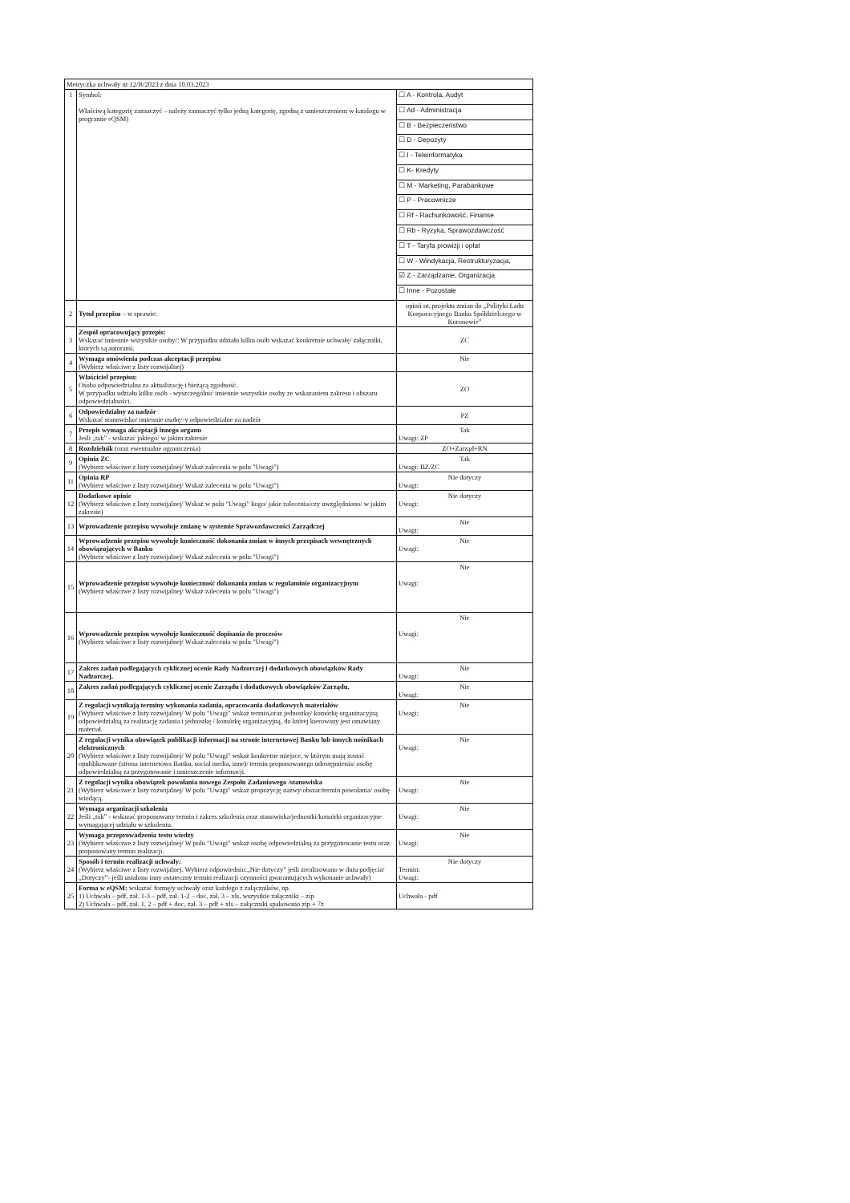| Metryczka uchwały nr 12/R/2023 z dnia 10.03.2023 | | |
| 1 | Symbol: Właściwą kategorię zaznaczyć – należy zaznaczyć tylko jedną kategorię, zgodną z umieszczeniem w katalogu w programie eQSM) | ☐ A - Kontrola, Audyt |
| | | ☐ Ad - Administracja |
| | | ☐ B - Bezpieczeństwo |
| | | ☐ D - Depozyty |
| | | ☐ I - Teleinformatyka |
| | | ☐ K- Kredyty |
| | | ☐ M - Marketing, Parabankowe |
| | | ☐ P - Pracownicze |
| | | ☐ Rf - Rachunkowość, Finanse |
| | | ☐ Rb - Ryzyka, Sprawozdawczość |
| | | ☐ T - Taryfa prowizji i opłat |
| | | ☐ W - Windykacja, Restrukturyzacja, |
| | | ☑ Z - Zarządzanie, Organizacja |
| | | ☐ Inne - Pozostałe |
| 2 | Tytuł przepisu – w sprawie: | opinii nt. projektu zmian do „Polityki Ładu Korporacyjnego Banku Spółdzielczego w Koronowie” |
| 3 | Zespół opracowujący przepis: Wskazać imiennie wszystkie osoby/; W przypadku udziału kilku osób wskazać konkretnie uchwałę/ załączniki, których są autorami. | ZC |
| 4 | Wymaga omówienia podczas akceptacji przepisu (Wybierz właściwe z listy rozwijalnej) | Nie |
| 5 | Właściciel przepisu: Osoba odpowiedzialna za aktualizację i bieżącą zgodność. W przypadku udziału kilku osób - wyszczególnić imiennie wszystkie osoby ze wskazaniem zakresu i obszaru odpowiedzialności. | ZO |
| 6 | Odpowiedzialny za nadzór Wskazać stanowisko/ imiennie osobę/-y odpowiedzialne za nadzór | PZ |
| 7 | Przepis wymaga akceptacji innego organu Jeśli „tak” - wskazać jakiego/ w jakim zakresie | Tak Uwagi: ZP |
| 8 | Rozdzielnik (oraz ewentualne ograniczenia) | ZO+Zarząd+RN |
| 9 | Opinia ZC (Wybierz właściwe z listy rozwijalnej/ Wskaż zalecenia w polu "Uwagi") | Tak Uwagi: BZ/ZC |
| 11 | Opinia RP (Wybierz właściwe z listy rozwijalnej/ Wskaż zalecenia w polu "Uwagi") | Nie dotyczy Uwagi: |
| 12 | Dodatkowe opinie (Wybierz właściwe z listy rozwijalnej/ Wskaż w polu "Uwagi" kogo/ jakie zalecenia/czy uwzględniono/ w jakim zakresie) | Nie dotyczy Uwagi: |
| 13 | Wprowadzenie przepisu wywołuje zmianę w systemie Sprawozdawczości Zarządczej | Nie Uwagi: |
| 14 | Wprowadzenie przepisu wywołuje konieczność dokonania zmian w innych przepisach wewnętrznych obowiązujących w Banku (Wybierz właściwe z listy rozwijalnej/ Wskaż zalecenia w polu "Uwagi") | Nie Uwagi: |
| 15 | Wprowadzenie przepisu wywołuje konieczność dokonania zmian w regulaminie organizacyjnym (Wybierz właściwe z listy rozwijalnej/ Wskaż zalecenia w polu "Uwagi") | Nie Uwagi: |
| 16 | Wprowadzenie przepisu wywołuje konieczność dopisania do procesów (Wybierz właściwe z listy rozwijalnej/ Wskaż zalecenia w polu "Uwagi") | Nie Uwagi: |
| 17 | Zakres zadań podlegających cyklicznej ocenie Rady Nadzorczej i dodatkowych obowiązków Rady Nadzorczej. | Nie Uwagi: |
| 18 | Zakres zadań podlegających cyklicznej ocenie Zarządu i dodatkowych obowiązków Zarządu. | Nie Uwagi: |
| 19 | Z regulacji wynikają terminy wykonania zadania, opracowania dodatkowych materiałów (Wybierz właściwe z listy rozwijalnej/ W polu "Uwagi" wskaż termin,oraz jednostkę/ komórkę organizacyjną odpowiedzialną za realizację zadania i jednostkę / komórkę organizacyjną, do której kierowany jest omawiany materiał. | Nie Uwagi: |
| 20 | Z regulacji wynika obowiązek publikacji informacji na stronie internetowej Banku lub innych nośnikach elektronicznych (Wybierz właściwe z listy rozwijalnej/ W polu "Uwagi" wskaż konkretne miejsce, w którym mają zostać opublikowane (strona internetowa Banku, social media, inne)/ termin proponowanego udostępnienia/ osobę odpowiedzialną za przygotowanie i umieszczenie informacji. | Nie Uwagi: |
| 21 | Z regulacji wynika obowiązek powołania nowego Zespołu Zadaniowego /stanowiska (Wybierz właściwe z listy rozwijalnej/ W polu "Uwagi" wskaż propozycję nazwy/obszar/termin powołania/ osobę wiodącą. | Nie Uwagi: |
| 22 | Wymaga organizacji szkolenia Jeśli „tak” - wskazać proponowany termin i zakres szkolenia oraz stanowiska/jednostki/komórki organizacyjne wymagającej udziału w szkoleniu. | Nie Uwagi: |
| 23 | Wymaga przeprowadzenia testu wiedzy (Wybierz właściwe z listy rozwijalnej/ W polu "Uwagi" wskaż osobę odpowiedzialną za przygotowanie testu oraz proponowany termin realizacji. | Nie Uwagi: |
| 24 | Sposób i termin realizacji uchwały: (Wybierz właściwe z listy rozwijalnej. Wybierz odpowiednio:„Nie dotyczy” jeśli zrealizowano w dniu podjęcia/ „Dotyczy”- jeśli ustalono inny ostateczny termin realizacji czynności gwarantujących wykonanie uchwały) | Nie dotyczy Termin: Uwagi: |
| 25 | Forma w eQSM: wskazać formę/y uchwały oraz każdego z załączników, np. 1) Uchwała – pdf, zał. 1-3 – pdf, zał. 1-2 – doc, zał. 3 – xls, wszystkie załączniki – zip 2) Uchwała – pdf, zał. 1, 2 – pdf + doc, zał. 3 – pdf + xls – załączniki spakowano zip + 7z | Uchwała - pdf |